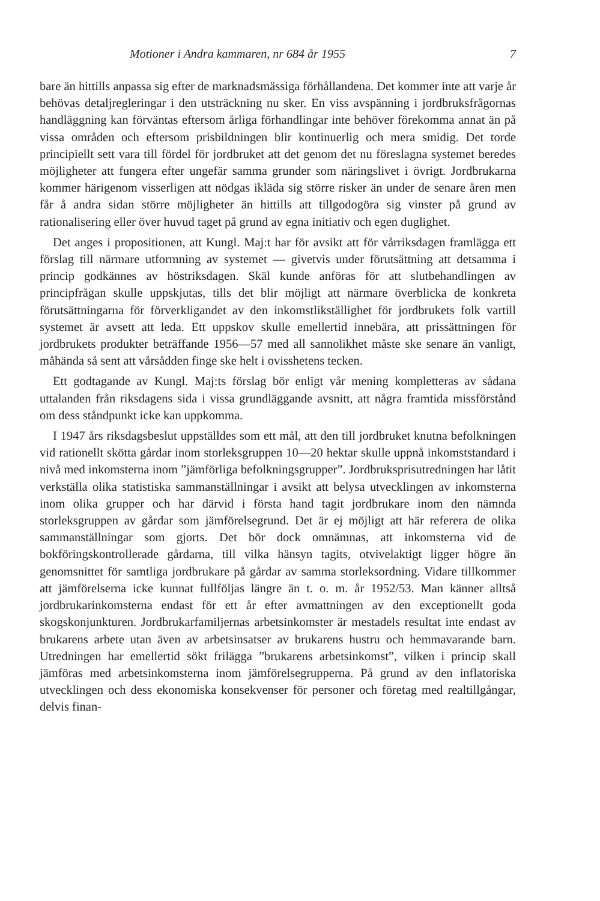Motioner i Andra kammaren, nr 684 år 1955 7
bare än hittills anpassa sig efter de marknadsmässiga förhållandena. Det kommer inte att varje år behövas detaljregleringar i den utsträckning nu sker. En viss avspänning i jordbruksfrågornas handläggning kan förväntas eftersom årliga förhandlingar inte behöver förekomma annat än på vissa områden och eftersom prisbildningen blir kontinuerlig och mera smidig. Det torde principiellt sett vara till fördel för jordbruket att det genom det nu föreslagna systemet beredes möjligheter att fungera efter ungefär samma grunder som näringslivet i övrigt. Jordbrukarna kommer härigenom visserligen att nödgas ikläda sig större risker än under de senare åren men får å andra sidan större möjligheter än hittills att tillgodogöra sig vinster på grund av rationalisering eller över huvud taget på grund av egna initiativ och egen duglighet.
Det anges i propositionen, att Kungl. Maj:t har för avsikt att för vårriksdagen framlägga ett förslag till närmare utformning av systemet — givetvis under förutsättning att detsamma i princip godkännes av höstriksdagen. Skäl kunde anföras för att slutbehandlingen av principfrågan skulle uppskjutas, tills det blir möjligt att närmare överblicka de konkreta förutsättningarna för förverkligandet av den inkomstlikställighet för jordbrukets folk vartill systemet är avsett att leda. Ett uppskov skulle emellertid innebära, att prissättningen för jordbrukets produkter beträffande 1956—57 med all sannolikhet måste ske senare än vanligt, måhända så sent att vårsådden finge ske helt i ovisshetens tecken.
Ett godtagande av Kungl. Maj:ts förslag bör enligt vår mening kompletteras av sådana uttalanden från riksdagens sida i vissa grundläggande avsnitt, att några framtida missförstånd om dess ståndpunkt icke kan uppkomma.
I 1947 års riksdagsbeslut uppställdes som ett mål, att den till jordbruket knutna befolkningen vid rationellt skötta gårdar inom storleksgruppen 10—20 hektar skulle uppnå inkomststandard i nivå med inkomsterna inom ”jämförliga befolkningsgrupper”. Jordbruksprisutredningen har låtit verkställa olika statistiska sammanställningar i avsikt att belysa utvecklingen av inkomsterna inom olika grupper och har därvid i första hand tagit jordbrukare inom den nämnda storleksgruppen av gårdar som jämförelsegrund. Det är ej möjligt att här referera de olika sammanställningar som gjorts. Det bör dock omnämnas, att inkomsterna vid de bokföringskontrollerade gårdarna, till vilka hänsyn tagits, otvivelaktigt ligger högre än genomsnittet för samtliga jordbrukare på gårdar av samma storleksordning. Vidare tillkommer att jämförelserna icke kunnat fullföljas längre än t. o. m. år 1952/53. Man känner alltså jordbrukarinkomsterna endast för ett år efter avmattningen av den exceptionellt goda skogskonjunkturen. Jordbrukarfamiljernas arbetsinkomster är mestadels resultat inte endast av brukarens arbete utan även av arbetsinsatser av brukarens hustru och hemmavarande barn. Utredningen har emellertid sökt frilägga ”brukarens arbetsinkomst”, vilken i princip skall jämföras med arbetsinkomsterna inom jämförelsegrupperna. På grund av den inflatoriska utvecklingen och dess ekonomiska konsekvenser för personer och företag med realtillgångar, delvis finan-